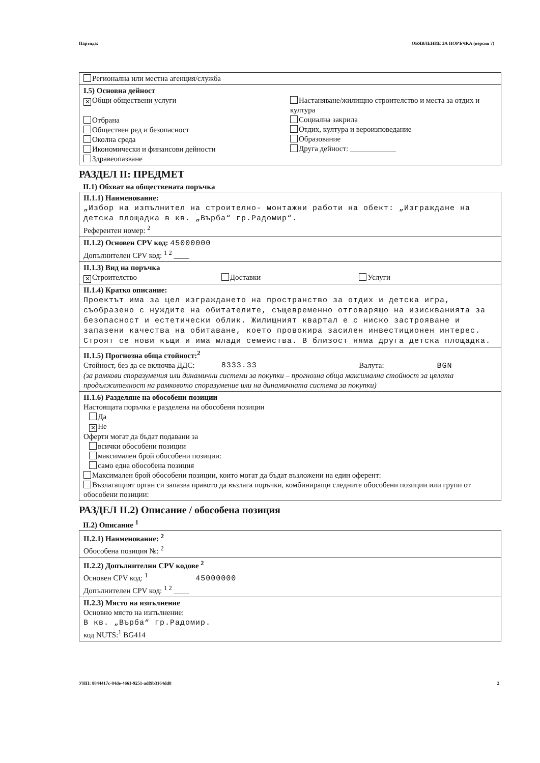Партида: ОБЯВЛЕНИЕ ЗА ПОРЪЧКА (версия 7)
Регионална или местна агенция/служба
I.5) Основна дейност
✕ Общи обществени услуги
Отбрана
Обществен ред и безопасност
Околна среда
Икономически и финансови дейности
Здравеопазване
Настаняване/жилищно строителство и места за отдих и култура
Социална закрила
Отдих, култура и вероизповедание
Образование
Друга дейност: ____________
РАЗДЕЛ II: ПРЕДМЕТ
II.1) Обхват на обществената поръчка
II.1.1) Наименование:
„Избор на изпълнител на строително- монтажни работи на обект: „Изграждане на детска площадка в кв. „Върба“ гр.Радомир“.
Референтен номер: <sup>2</sup>
II.1.2) Основен CPV код: 45000000
Допълнителен CPV код: <sup>1 2</sup> ____
II.1.3) Вид на поръчка
✕ Строителство Доставки Услуги
II.1.4) Кратко описание:
Проектът има за цел изграждането на пространство за отдих и детска игра, съобразено с нуждите на обитателите, същевременно отговарящо на изискванията за безопасност и естетически облик. Жилищният квартал е с ниско застрояване и запазени качества на обитаване, което провокира засилен инвестиционен интерес. Строят се нови къщи и има млади семейства. В близост няма друга детска площадка.
II.1.5) Прогнозна обща стойност:<sup>2</sup>
Стойност, без да се включва ДДС:
8333.33 Валута: BGN
(за рамкови споразумения или динамични системи за покупки – прогнозна обща максимална стойност за цялата продължителност на рамковото споразумение или на динамичната система за покупки)
II.1.6) Разделяне на обособени позиции
Настоящата поръчка е разделена на обособени позиции
Да
✕ Не
Оферти могат да бъдат подавани за
всички обособени позиции
максимален брой обособени позиции:
само една обособена позиция
Максимален брой обособени позиции, които могат да бъдат възложени на един оферент:
Възлагащият орган си запазва правото да възлага поръчки, комбиниращи следните обособени позиции или групи от обособени позиции:
РАЗДЕЛ II.2) Описание / обособена позиция
II.2) Описание <sup>1</sup>
II.2.1) Наименование: <sup>2</sup>
Обособена позиция №: <sup>2</sup>
II.2.2) Допълнителни CPV кодове <sup>2</sup>
Основен CPV код: <sup>1</sup> 45000000
Допълнителен CPV код: <sup>1 2</sup> ____
II.2.3) Място на изпълнение
Основно място на изпълнение:
В кв. „Върба“ гр.Радомир.
код NUTS:<sup>1</sup> BG414
УНП: 8844417c-84de-4661-9251-adf9b3164dd8 2